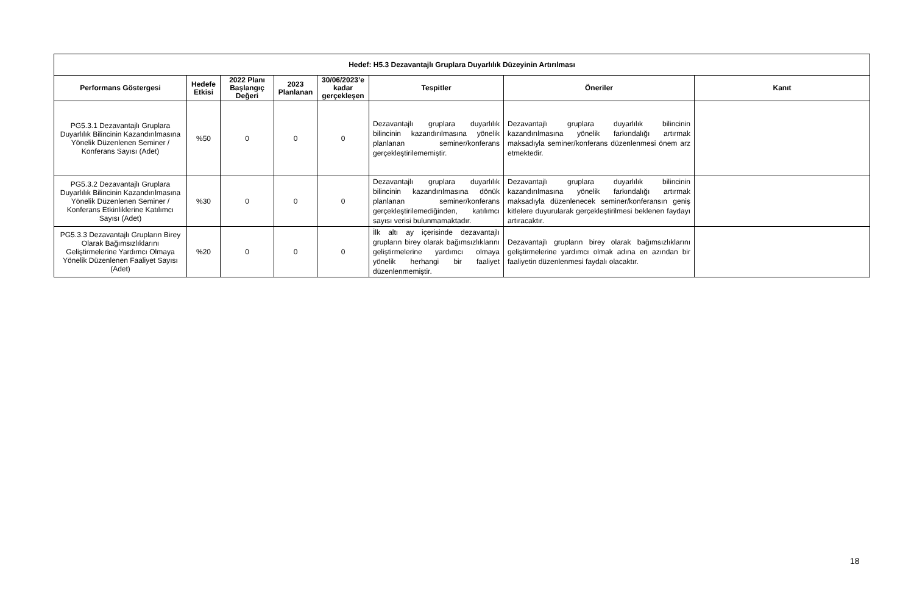| Hedef: H5.3 Dezavantajlı Gruplara Duyarlılık Düzeyinin Artırılması | | | | | | | |
| --- | --- | --- | --- | --- | --- | --- | --- |
| Performans Göstergesi | Hedefe Etkisi | 2022 Planı Başlangıç Değeri | 2023 Planlanan | 30/06/2023’e kadar gerçekleşen | Tespitler | Öneriler | Kanıt |
| PG5.3.1 Dezavantajlı Gruplara Duyarlılık Bilincinin Kazandırılmasına Yönelik Düzenlenen Seminer / Konferans Sayısı (Adet) | %50 | 0 | 0 | 0 | Dezavantajlı gruplara duyarlılık bilincinin kazandırılmasına yönelik planlanan seminer/konferans gerçekleştirilememiştir. | Dezavantajlı gruplara duyarlılık bilincinin kazandırılmasına yönelik farkındalığı artırmak maksadıyla seminer/konferans düzenlenmesi önem arz etmektedir. | |
| PG5.3.2 Dezavantajlı Gruplara Duyarlılık Bilincinin Kazandırılmasına Yönelik Düzenlenen Seminer / Konferans Etkinliklerine Katılımcı Sayısı (Adet) | %30 | 0 | 0 | 0 | Dezavantajlı gruplara duyarlılık bilincinin kazandırılmasına dönük planlanan seminer/konferans gerçekleştirilemediğinden, katılımcı sayısı verisi bulunmamaktadır. | Dezavantajlı gruplara duyarlılık bilincinin kazandırılmasına yönelik farkındalığı artırmak maksadıyla düzenlenecek seminer/konferansın geniş kitlelere duyurularak gerçekleştirilmesi beklenen faydayı artıracaktır. | |
| PG5.3.3 Dezavantajlı Grupların Birey Olarak Bağımsızlıklarını Geliştirmelerine Yardımcı Olmaya Yönelik Düzenlenen Faaliyet Sayısı (Adet) | %20 | 0 | 0 | 0 | İlk altı ay içerisinde dezavantajlı grupların birey olarak bağımsızlıklarını geliştirmelerine yardımcı olmaya yönelik herhangi bir faaliyet düzenlenmemiştir. | Dezavantajlı grupların birey olarak bağımsızlıklarını geliştirmelerine yardımcı olmak adına en azından bir faaliyetin düzenlenmesi faydalı olacaktır. | |
18